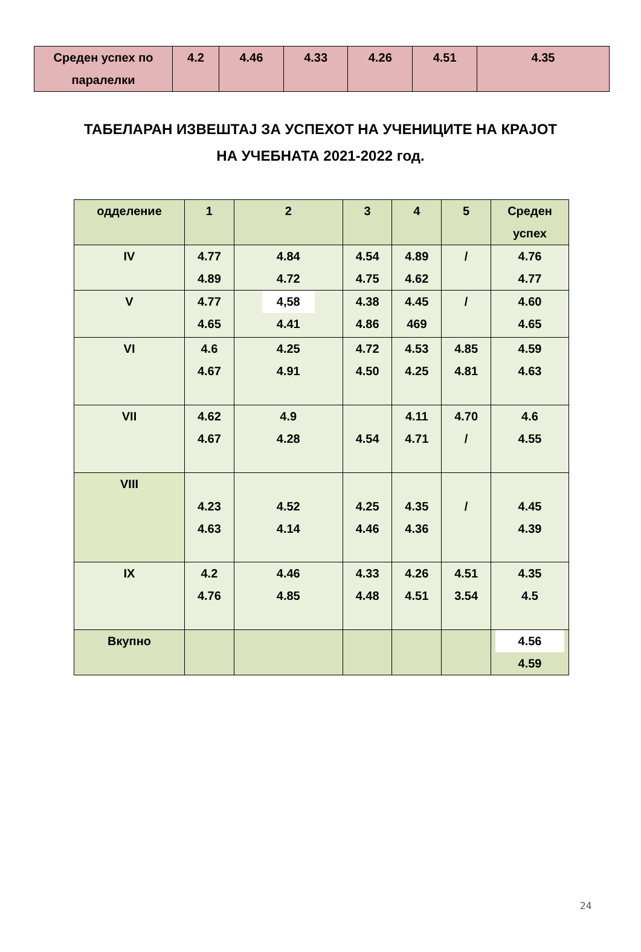| Среден успех по паралелки | 4.2 | 4.46 | 4.33 | 4.26 | 4.51 | 4.35 |
ТАБЕЛАРАН ИЗВЕШТАЈ ЗА УСПЕХОТ НА УЧЕНИЦИТЕ НА КРАЈОТ
НА УЧЕБНАТА 2021-2022 год.
| одделение | 1 | 2 | 3 | 4 | 5 | Среден успех |
| --- | --- | --- | --- | --- | --- | --- |
| IV | 4.77 4.89 | 4.84 4.72 | 4.54 4.75 | 4.89 4.62 | / | 4.76 4.77 |
| V | 4.77 4.65 | 4,58 4.41 | 4.38 4.86 | 4.45 469 | / | 4.60 4.65 |
| VI | 4.6 4.67 | 4.25 4.91 | 4.72 4.50 | 4.53 4.25 | 4.85 4.81 | 4.59 4.63 |
| VII | 4.62 4.67 | 4.9 4.28 | 4.54 | 4.11 4.71 | 4.70 / | 4.6 4.55 |
| VIII | 4.23 4.63 | 4.52 4.14 | 4.25 4.46 | 4.35 4.36 | / | 4.45 4.39 |
| IX | 4.2 4.76 | 4.46 4.85 | 4.33 4.48 | 4.26 4.51 | 4.51 3.54 | 4.35 4.5 |
| Вкупно | | | | | | 4.56 4.59 |
24